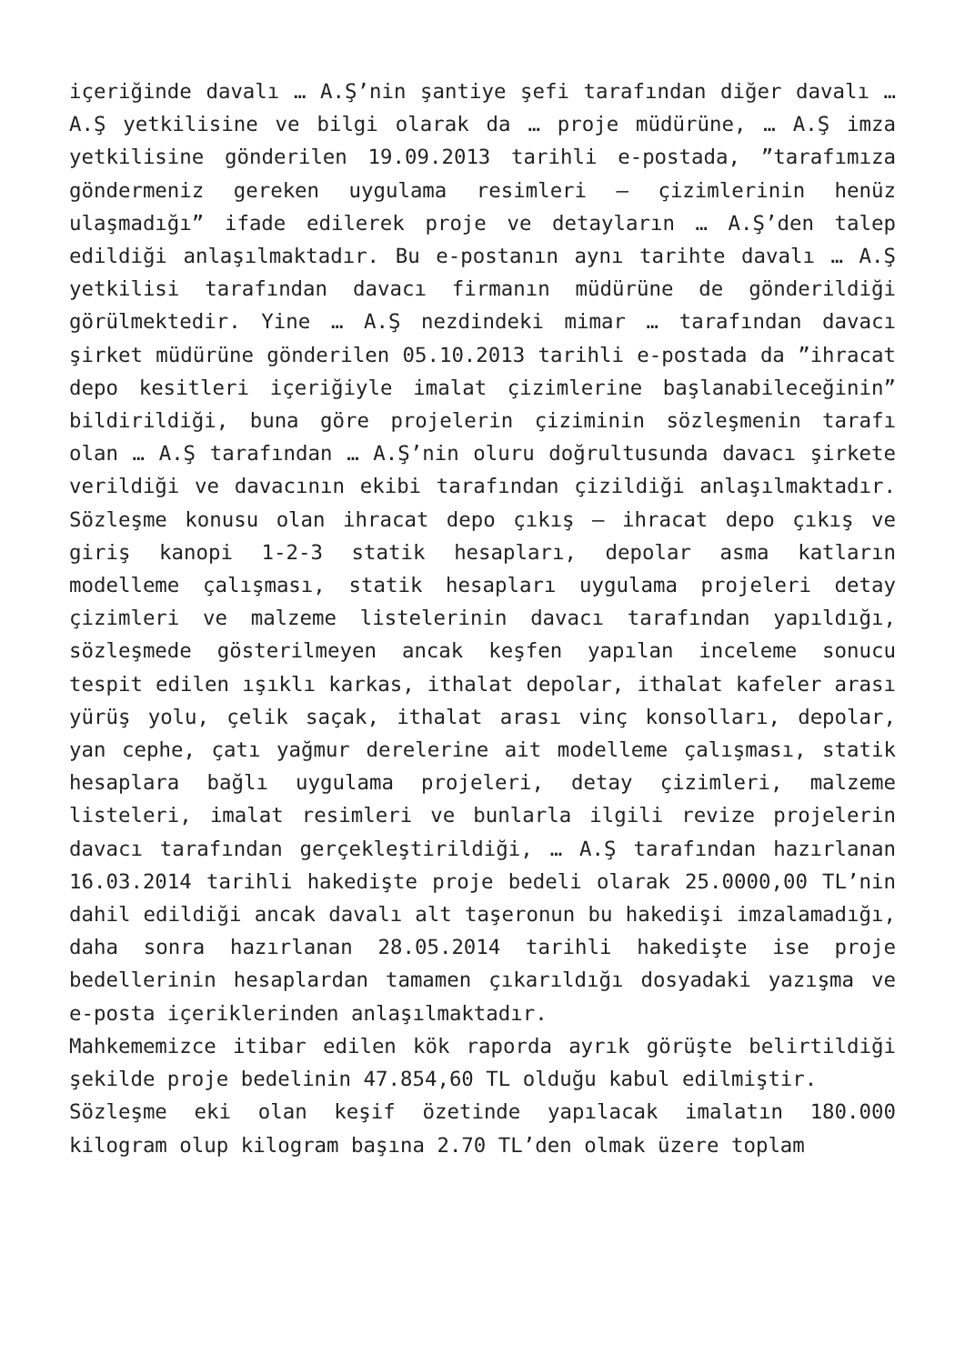içeriğinde davalı … A.Ş’nin şantiye şefi tarafından diğer davalı … A.Ş yetkilisine ve bilgi olarak da … proje müdürüne, … A.Ş imza yetkilisine gönderilen 19.09.2013 tarihli e-postada, ”tarafımıza göndermeniz gereken uygulama resimleri – çizimlerinin henüz ulaşmadığı” ifade edilerek proje ve detayların … A.Ş’den talep edildiği anlaşılmaktadır. Bu e-postanın aynı tarihte davalı … A.Ş yetkilisi tarafından davacı firmanın müdürüne de gönderildiği görülmektedir. Yine … A.Ş nezdindeki mimar … tarafından davacı şirket müdürüne gönderilen 05.10.2013 tarihli e-postada da ”ihracat depo kesitleri içeriğiyle imalat çizimlerine başlanabileceğinin” bildirildiği, buna göre projelerin çiziminin sözleşmenin tarafı olan … A.Ş tarafından … A.Ş’nin oluru doğrultusunda davacı şirkete verildiği ve davacının ekibi tarafından çizildiği anlaşılmaktadır. Sözleşme konusu olan ihracat depo çıkış – ihracat depo çıkış ve giriş kanopi 1-2-3 statik hesapları, depolar asma katların modelleme çalışması, statik hesapları uygulama projeleri detay çizimleri ve malzeme listelerinin davacı tarafından yapıldığı, sözleşmede gösterilmeyen ancak keşfen yapılan inceleme sonucu tespit edilen ışıklı karkas, ithalat depolar, ithalat kafeler arası yürüş yolu, çelik saçak, ithalat arası vinç konsolları, depolar, yan cephe, çatı yağmur derelerine ait modelleme çalışması, statik hesaplara bağlı uygulama projeleri, detay çizimleri, malzeme listeleri, imalat resimleri ve bunlarla ilgili revize projelerin davacı tarafından gerçekleştirildiği, … A.Ş tarafından hazırlanan 16.03.2014 tarihli hakedişte proje bedeli olarak 25.0000,00 TL’nin dahil edildiği ancak davalı alt taşeronun bu hakedişi imzalamadığı, daha sonra hazırlanan 28.05.2014 tarihli hakedişte ise proje bedellerinin hesaplardan tamamen çıkarıldığı dosyadaki yazışma ve e-posta içeriklerinden anlaşılmaktadır.
Mahkememizce itibar edilen kök raporda ayrık görüşte belirtildiği şekilde proje bedelinin 47.854,60 TL olduğu kabul edilmiştir.
Sözleşme eki olan keşif özetinde yapılacak imalatın 180.000 kilogram olup kilogram başına 2.70 TL’den olmak üzere toplam